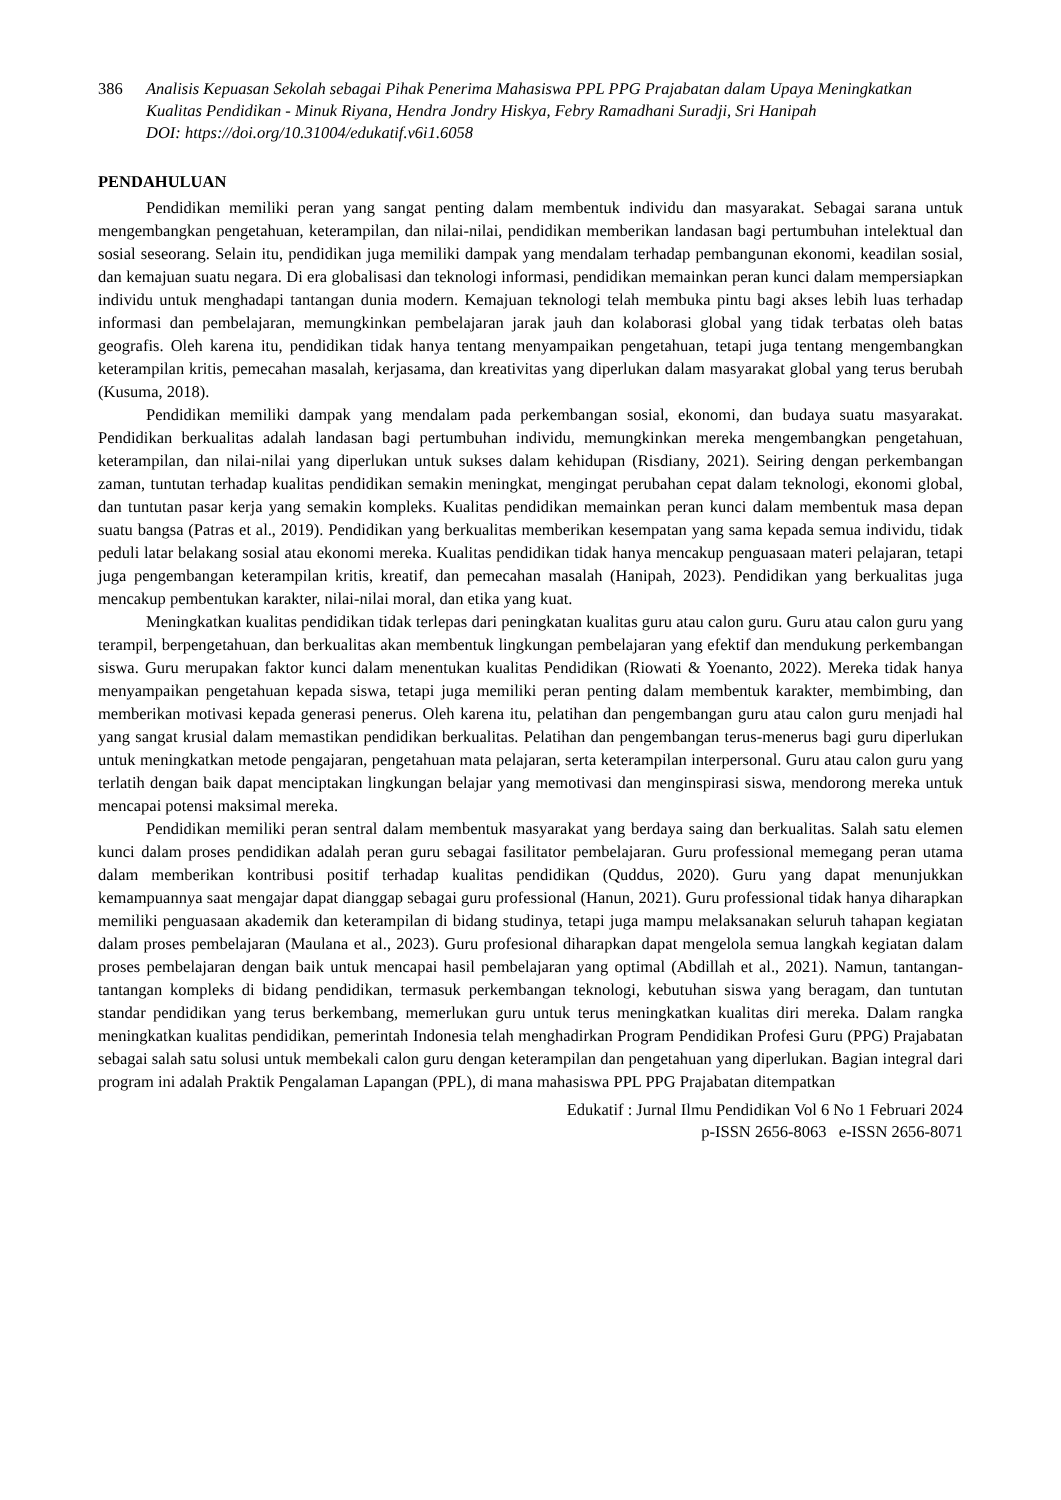386 Analisis Kepuasan Sekolah sebagai Pihak Penerima Mahasiswa PPL PPG Prajabatan dalam Upaya Meningkatkan Kualitas Pendidikan - Minuk Riyana, Hendra Jondry Hiskya, Febry Ramadhani Suradji, Sri Hanipah
DOI: https://doi.org/10.31004/edukatif.v6i1.6058
PENDAHULUAN
Pendidikan memiliki peran yang sangat penting dalam membentuk individu dan masyarakat. Sebagai sarana untuk mengembangkan pengetahuan, keterampilan, dan nilai-nilai, pendidikan memberikan landasan bagi pertumbuhan intelektual dan sosial seseorang. Selain itu, pendidikan juga memiliki dampak yang mendalam terhadap pembangunan ekonomi, keadilan sosial, dan kemajuan suatu negara. Di era globalisasi dan teknologi informasi, pendidikan memainkan peran kunci dalam mempersiapkan individu untuk menghadapi tantangan dunia modern. Kemajuan teknologi telah membuka pintu bagi akses lebih luas terhadap informasi dan pembelajaran, memungkinkan pembelajaran jarak jauh dan kolaborasi global yang tidak terbatas oleh batas geografis. Oleh karena itu, pendidikan tidak hanya tentang menyampaikan pengetahuan, tetapi juga tentang mengembangkan keterampilan kritis, pemecahan masalah, kerjasama, dan kreativitas yang diperlukan dalam masyarakat global yang terus berubah (Kusuma, 2018).
Pendidikan memiliki dampak yang mendalam pada perkembangan sosial, ekonomi, dan budaya suatu masyarakat. Pendidikan berkualitas adalah landasan bagi pertumbuhan individu, memungkinkan mereka mengembangkan pengetahuan, keterampilan, dan nilai-nilai yang diperlukan untuk sukses dalam kehidupan (Risdiany, 2021). Seiring dengan perkembangan zaman, tuntutan terhadap kualitas pendidikan semakin meningkat, mengingat perubahan cepat dalam teknologi, ekonomi global, dan tuntutan pasar kerja yang semakin kompleks. Kualitas pendidikan memainkan peran kunci dalam membentuk masa depan suatu bangsa (Patras et al., 2019). Pendidikan yang berkualitas memberikan kesempatan yang sama kepada semua individu, tidak peduli latar belakang sosial atau ekonomi mereka. Kualitas pendidikan tidak hanya mencakup penguasaan materi pelajaran, tetapi juga pengembangan keterampilan kritis, kreatif, dan pemecahan masalah (Hanipah, 2023). Pendidikan yang berkualitas juga mencakup pembentukan karakter, nilai-nilai moral, dan etika yang kuat.
Meningkatkan kualitas pendidikan tidak terlepas dari peningkatan kualitas guru atau calon guru. Guru atau calon guru yang terampil, berpengetahuan, dan berkualitas akan membentuk lingkungan pembelajaran yang efektif dan mendukung perkembangan siswa. Guru merupakan faktor kunci dalam menentukan kualitas Pendidikan (Riowati & Yoenanto, 2022). Mereka tidak hanya menyampaikan pengetahuan kepada siswa, tetapi juga memiliki peran penting dalam membentuk karakter, membimbing, dan memberikan motivasi kepada generasi penerus. Oleh karena itu, pelatihan dan pengembangan guru atau calon guru menjadi hal yang sangat krusial dalam memastikan pendidikan berkualitas. Pelatihan dan pengembangan terus-menerus bagi guru diperlukan untuk meningkatkan metode pengajaran, pengetahuan mata pelajaran, serta keterampilan interpersonal. Guru atau calon guru yang terlatih dengan baik dapat menciptakan lingkungan belajar yang memotivasi dan menginspirasi siswa, mendorong mereka untuk mencapai potensi maksimal mereka.
Pendidikan memiliki peran sentral dalam membentuk masyarakat yang berdaya saing dan berkualitas. Salah satu elemen kunci dalam proses pendidikan adalah peran guru sebagai fasilitator pembelajaran. Guru professional memegang peran utama dalam memberikan kontribusi positif terhadap kualitas pendidikan (Quddus, 2020). Guru yang dapat menunjukkan kemampuannya saat mengajar dapat dianggap sebagai guru professional (Hanun, 2021). Guru professional tidak hanya diharapkan memiliki penguasaan akademik dan keterampilan di bidang studinya, tetapi juga mampu melaksanakan seluruh tahapan kegiatan dalam proses pembelajaran (Maulana et al., 2023). Guru profesional diharapkan dapat mengelola semua langkah kegiatan dalam proses pembelajaran dengan baik untuk mencapai hasil pembelajaran yang optimal (Abdillah et al., 2021). Namun, tantangan-tantangan kompleks di bidang pendidikan, termasuk perkembangan teknologi, kebutuhan siswa yang beragam, dan tuntutan standar pendidikan yang terus berkembang, memerlukan guru untuk terus meningkatkan kualitas diri mereka. Dalam rangka meningkatkan kualitas pendidikan, pemerintah Indonesia telah menghadirkan Program Pendidikan Profesi Guru (PPG) Prajabatan sebagai salah satu solusi untuk membekali calon guru dengan keterampilan dan pengetahuan yang diperlukan. Bagian integral dari program ini adalah Praktik Pengalaman Lapangan (PPL), di mana mahasiswa PPL PPG Prajabatan ditempatkan
Edukatif : Jurnal Ilmu Pendidikan Vol 6 No 1 Februari 2024
p-ISSN 2656-8063 e-ISSN 2656-8071